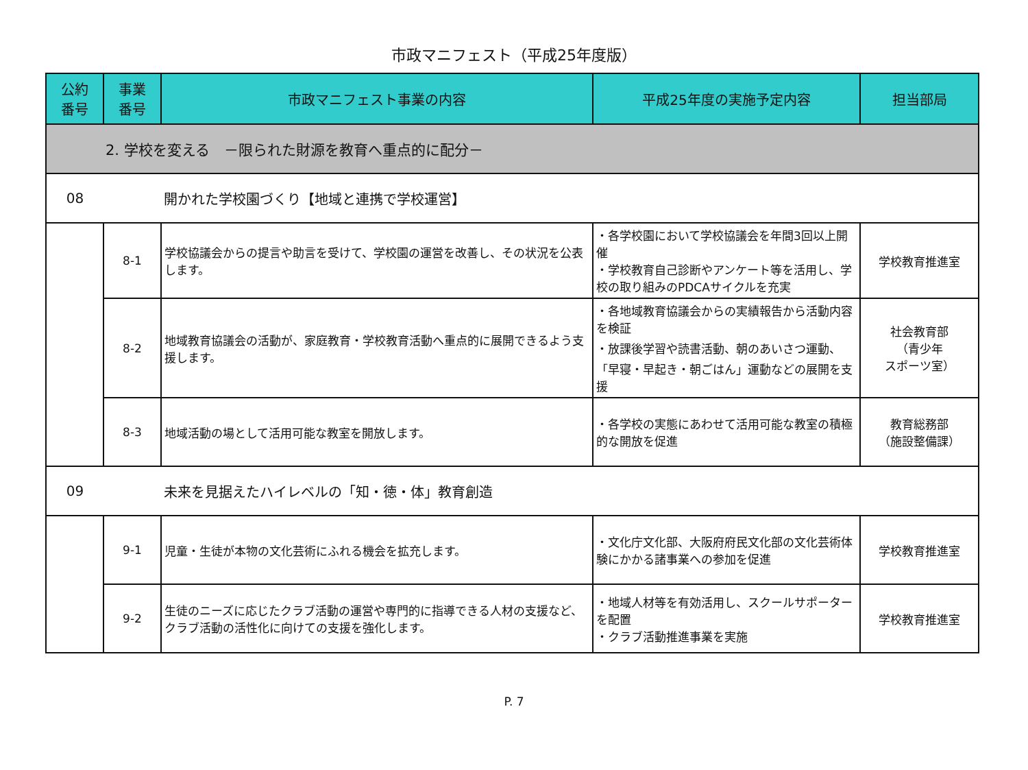市政マニフェスト（平成25年度版）
| 公約 番号 | 事業 番号 | 市政マニフェスト事業の内容 | 平成25年度の実施予定内容 | 担当部局 |
| --- | --- | --- | --- | --- |
| 2. 学校を変える －限られた財源を教育へ重点的に配分－ | | | | |
| 08 | | 開かれた学校園づくり【地域と連携で学校運営】 | | |
| | 8-1 | 学校協議会からの提言や助言を受けて、学校園の運営を改善し、その状況を公表します。 | ・各学校園において学校協議会を年間3回以上開催 ・学校教育自己診断やアンケート等を活用し、学校の取り組みのPDCAサイクルを充実 | 学校教育推進室 |
| | 8-2 | 地域教育協議会の活動が、家庭教育・学校教育活動へ重点的に展開できるよう支援します。 | ・各地域教育協議会からの実績報告から活動内容を検証 ・放課後学習や読書活動、朝のあいさつ運動、「早寝・早起き・朝ごはん」運動などの展開を支援 | 社会教育部 （青少年 スポーツ室） |
| | 8-3 | 地域活動の場として活用可能な教室を開放します。 | ・各学校の実態にあわせて活用可能な教室の積極的な開放を促進 | 教育総務部 （施設整備課） |
| 09 | | 未来を見据えたハイレベルの「知・徳・体」教育創造 | | |
| | 9-1 | 児童・生徒が本物の文化芸術にふれる機会を拡充します。 | ・文化庁文化部、大阪府府民文化部の文化芸術体験にかかる諸事業への参加を促進 | 学校教育推進室 |
| | 9-2 | 生徒のニーズに応じたクラブ活動の運営や専門的に指導できる人材の支援など、クラブ活動の活性化に向けての支援を強化します。 | ・地域人材等を有効活用し、スクールサポーターを配置 ・クラブ活動推進事業を実施 | 学校教育推進室 |
P. 7